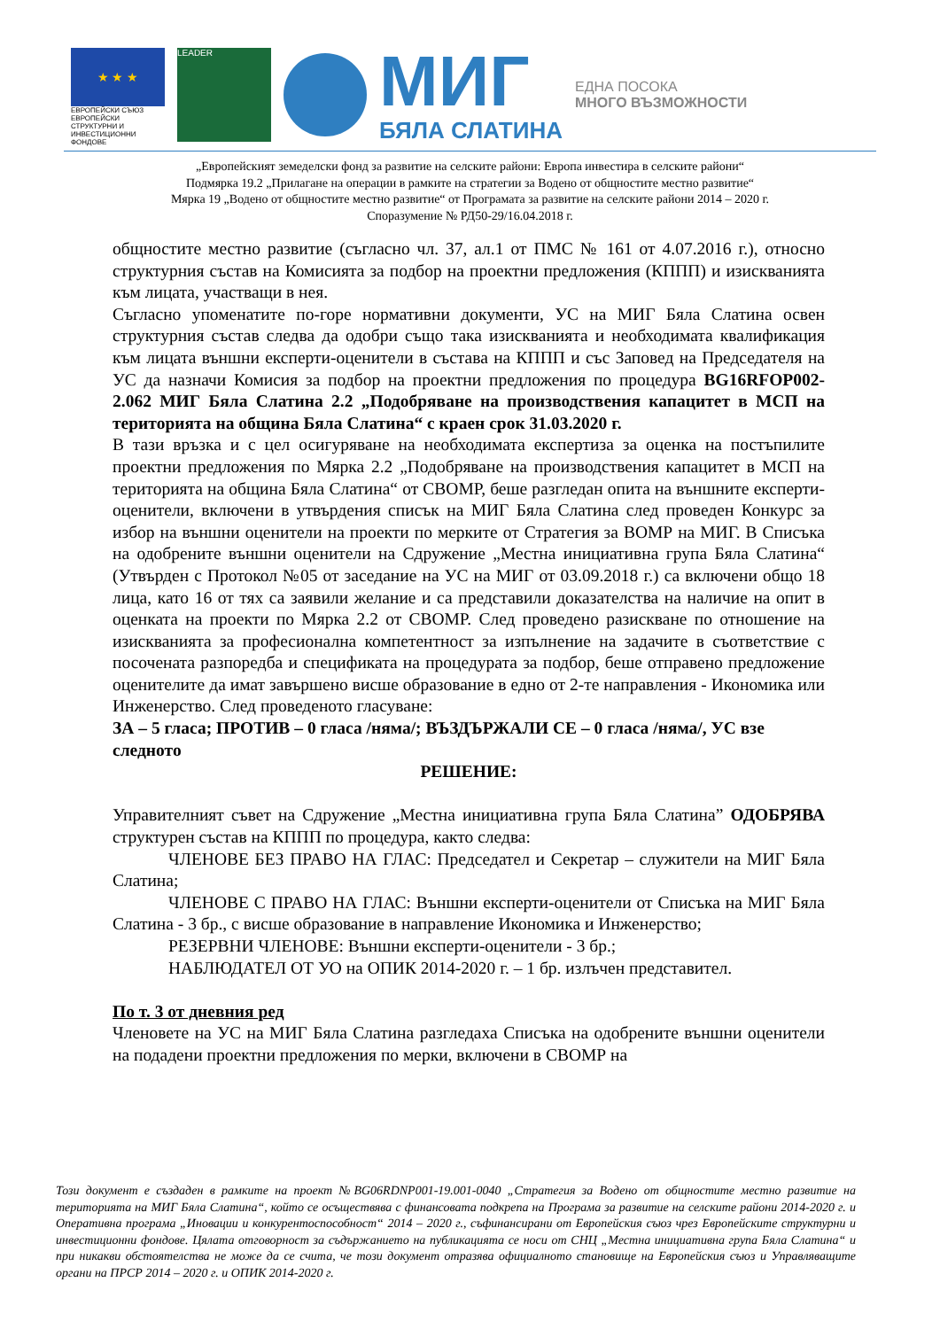★ ★ ★
ЕВРОПЕЙСКИ СЪЮЗ
ЕВРОПЕЙСКИ СТРУКТУРНИ И ИНВЕСТИЦИОННИ ФОНДОВЕ
LEADER
МИГ
БЯЛА СЛАТИНА
ЕДНА ПОСОКА
МНОГО ВЪЗМОЖНОСТИ
„Европейският земеделски фонд за развитие на селските райони: Европа инвестира в селските райони“
Подмярка 19.2 „Прилагане на операции в рамките на стратегии за Водено от общностите местно развитие“
Мярка 19 „Водено от общностите местно развитие“ от Програмата за развитие на селските райони 2014 – 2020 г.
Споразумение № РД50-29/16.04.2018 г.
общностите местно развитие (съгласно чл. 37, ал.1 от ПМС № 161 от 4.07.2016 г.), относно структурния състав на Комисията за подбор на проектни предложения (КППП) и изискванията към лицата, участващи в нея.
Съгласно упоменатите по-горе нормативни документи, УС на МИГ Бяла Слатина освен структурния състав следва да одобри също така изискванията и необходимата квалификация към лицата външни експерти-оценители в състава на КППП и със Заповед на Председателя на УС да назначи Комисия за подбор на проектни предложения по процедура BG16RFOP002-2.062 МИГ Бяла Слатина 2.2 „Подобряване на производствения капацитет в МСП на територията на община Бяла Слатина“ с краен срок 31.03.2020 г.
В тази връзка и с цел осигуряване на необходимата експертиза за оценка на постъпилите проектни предложения по Мярка 2.2 „Подобряване на производствения капацитет в МСП на територията на община Бяла Слатина“ от СВОМР, беше разгледан опита на външните експерти-оценители, включени в утвърдения списък на МИГ Бяла Слатина след проведен Конкурс за избор на външни оценители на проекти по мерките от Стратегия за ВОМР на МИГ. В Списъка на одобрените външни оценители на Сдружение „Местна инициативна група Бяла Слатина“ (Утвърден с Протокол №05 от заседание на УС на МИГ от 03.09.2018 г.) са включени общо 18 лица, като 16 от тях са заявили желание и са представили доказателства на наличие на опит в оценката на проекти по Мярка 2.2 от СВОМР. След проведено разискване по отношение на изискванията за професионална компетентност за изпълнение на задачите в съответствие с посочената разпоредба и спецификата на процедурата за подбор, беше отправено предложение оценителите да имат завършено висше образование в едно от 2-те направления - Икономика или Инженерство. След проведеното гласуване:
ЗА – 5 гласа; ПРОТИВ – 0 гласа /няма/; ВЪЗДЪРЖАЛИ СЕ – 0 гласа /няма/, УС взе следното
РЕШЕНИЕ:
Управителният съвет на Сдружение „Местна инициативна група Бяла Слатина” ОДОБРЯВА структурен състав на КППП по процедура, както следва:
ЧЛЕНОВЕ БЕЗ ПРАВО НА ГЛАС: Председател и Секретар – служители на МИГ Бяла Слатина;
ЧЛЕНОВЕ С ПРАВО НА ГЛАС: Външни експерти-оценители от Списъка на МИГ Бяла Слатина - 3 бр., с висше образование в направление Икономика и Инженерство;
РЕЗЕРВНИ ЧЛЕНОВЕ: Външни експерти-оценители - 3 бр.;
НАБЛЮДАТЕЛ ОТ УО на ОПИК 2014-2020 г. – 1 бр. излъчен представител.
По т. 3 от дневния ред
Членовете на УС на МИГ Бяла Слатина разгледаха Списъка на одобрените външни оценители на подадени проектни предложения по мерки, включени в СВОМР на
Този документ е създаден в рамките на проект №BG06RDNP001-19.001-0040 „Стратегия за Водено от общностите местно развитие на територията на МИГ Бяла Слатина“, който се осъществява с финансовата подкрепа на Програма за развитие на селските райони 2014-2020 г. и Оперативна програма „Иновации и конкурентоспособност“ 2014 – 2020 г., съфинансирани от Европейския съюз чрез Европейските структурни и инвестиционни фондове. Цялата отговорност за съдържанието на публикацията се носи от СНЦ „Местна инициативна група Бяла Слатина“ и при никакви обстоятелства не може да се счита, че този документ отразява официалното становище на Европейския съюз и Управляващите органи на ПРСР 2014 – 2020 г. и ОПИК 2014-2020 г.